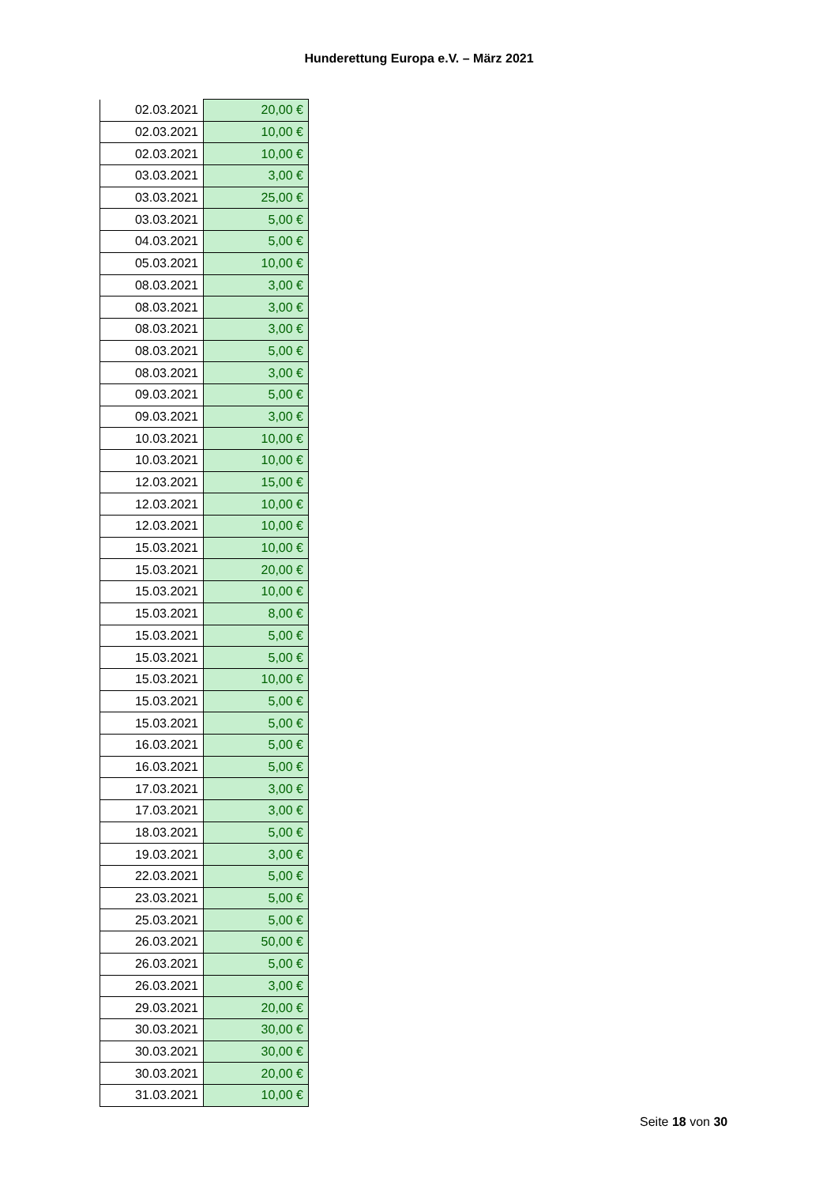Hunderettung Europa e.V. – März 2021
| 02.03.2021 | 20,00 € |
| 02.03.2021 | 10,00 € |
| 02.03.2021 | 10,00 € |
| 03.03.2021 | 3,00 € |
| 03.03.2021 | 25,00 € |
| 03.03.2021 | 5,00 € |
| 04.03.2021 | 5,00 € |
| 05.03.2021 | 10,00 € |
| 08.03.2021 | 3,00 € |
| 08.03.2021 | 3,00 € |
| 08.03.2021 | 3,00 € |
| 08.03.2021 | 5,00 € |
| 08.03.2021 | 3,00 € |
| 09.03.2021 | 5,00 € |
| 09.03.2021 | 3,00 € |
| 10.03.2021 | 10,00 € |
| 10.03.2021 | 10,00 € |
| 12.03.2021 | 15,00 € |
| 12.03.2021 | 10,00 € |
| 12.03.2021 | 10,00 € |
| 15.03.2021 | 10,00 € |
| 15.03.2021 | 20,00 € |
| 15.03.2021 | 10,00 € |
| 15.03.2021 | 8,00 € |
| 15.03.2021 | 5,00 € |
| 15.03.2021 | 5,00 € |
| 15.03.2021 | 10,00 € |
| 15.03.2021 | 5,00 € |
| 15.03.2021 | 5,00 € |
| 16.03.2021 | 5,00 € |
| 16.03.2021 | 5,00 € |
| 17.03.2021 | 3,00 € |
| 17.03.2021 | 3,00 € |
| 18.03.2021 | 5,00 € |
| 19.03.2021 | 3,00 € |
| 22.03.2021 | 5,00 € |
| 23.03.2021 | 5,00 € |
| 25.03.2021 | 5,00 € |
| 26.03.2021 | 50,00 € |
| 26.03.2021 | 5,00 € |
| 26.03.2021 | 3,00 € |
| 29.03.2021 | 20,00 € |
| 30.03.2021 | 30,00 € |
| 30.03.2021 | 30,00 € |
| 30.03.2021 | 20,00 € |
| 31.03.2021 | 10,00 € |
Seite 18 von 30